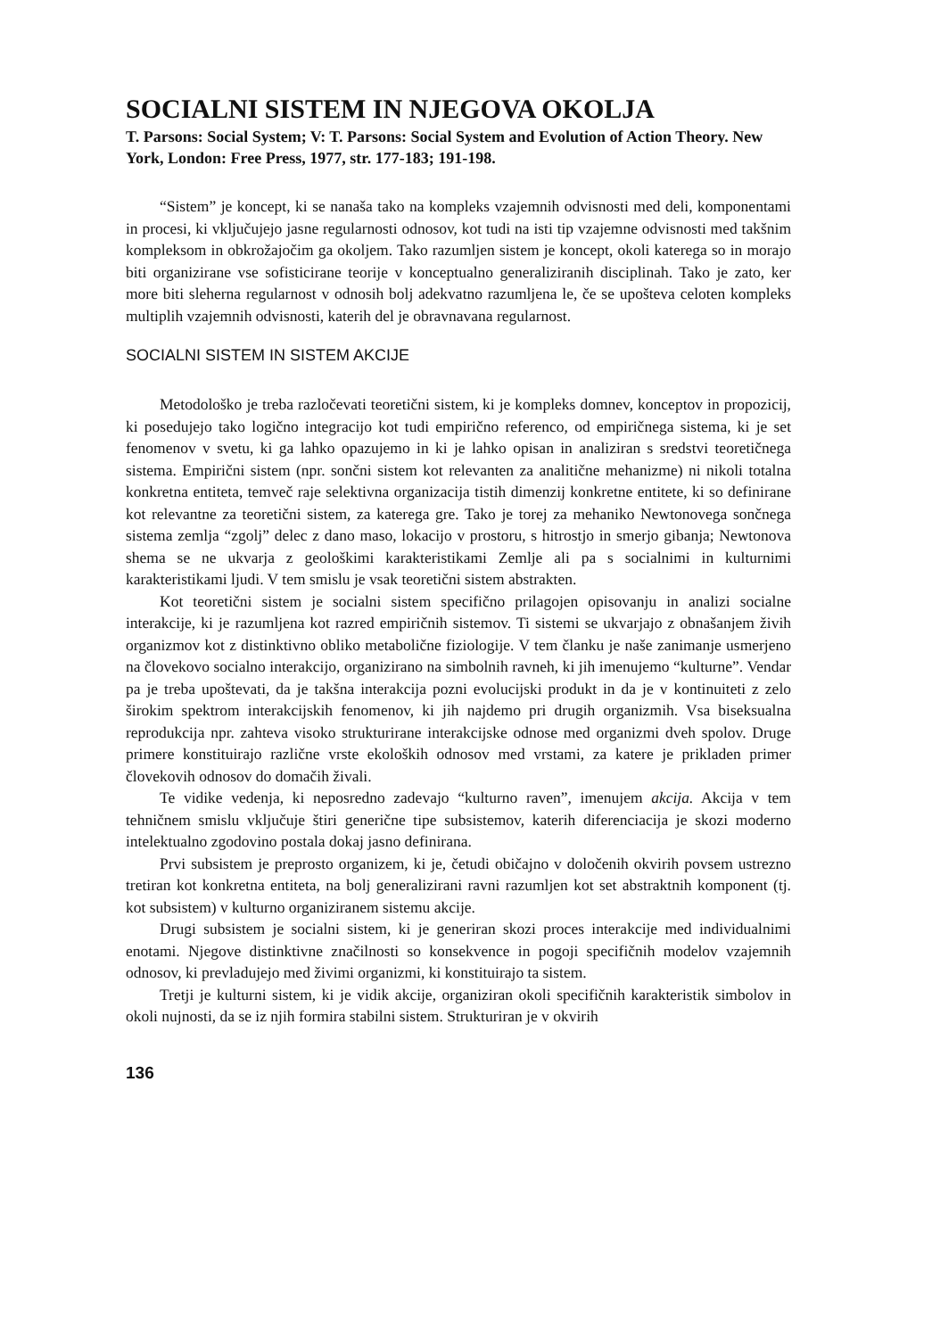SOCIALNI SISTEM IN NJEGOVA OKOLJA
T. Parsons: Social System; V: T. Parsons: Social System and Evolution of Action Theory. New York, London: Free Press, 1977, str. 177-183; 191-198.
“Sistem” je koncept, ki se nanaša tako na kompleks vzajemnih odvisnosti med deli, komponentami in procesi, ki vključujejo jasne regularnosti odnosov, kot tudi na isti tip vzajemne odvisnosti med takšnim kompleksom in obkrožajočim ga okoljem. Tako razumljen sistem je koncept, okoli katerega so in morajo biti organizirane vse sofisticirane teorije v konceptualno generaliziranih disciplinah. Tako je zato, ker more biti sleherna regularnost v odnosih bolj adekvatno razumljena le, če se upošteva celoten kompleks multiplih vzajemnih odvisnosti, katerih del je obravnavana regularnost.
SOCIALNI SISTEM IN SISTEM AKCIJE
Metodološko je treba razločevati teoretični sistem, ki je kompleks domnev, konceptov in propozicij, ki posedujejo tako logično integracijo kot tudi empirično referenco, od empiričnega sistema, ki je set fenomenov v svetu, ki ga lahko opazujemo in ki je lahko opisan in analiziran s sredstvi teoretičnega sistema. Empirični sistem (npr. sončni sistem kot relevanten za analitične mehanizme) ni nikoli totalna konkretna entiteta, temveč raje selektivna organizacija tistih dimenzij konkretne entitete, ki so definirane kot relevantne za teoretični sistem, za katerega gre. Tako je torej za mehaniko Newtonovega sončnega sistema zemlja “zgolj” delec z dano maso, lokacijo v prostoru, s hitrostjo in smerjo gibanja; Newtonova shema se ne ukvarja z geološkimi karakteristikami Zemlje ali pa s socialnimi in kulturnimi karakteristikami ljudi. V tem smislu je vsak teoretični sistem abstrakten.
Kot teoretični sistem je socialni sistem specifično prilagojen opisovanju in analizi socialne interakcije, ki je razumljena kot razred empiričnih sistemov. Ti sistemi se ukvarjajo z obnašanjem živih organizmov kot z distinktivno obliko metabolične fiziologije. V tem članku je naše zanimanje usmerjeno na človekovo socialno interakcijo, organizirano na simbolnih ravneh, ki jih imenujemo “kulturne”. Vendar pa je treba upoštevati, da je takšna interakcija pozni evolucijski produkt in da je v kontinuiteti z zelo širokim spektrom interakcijskih fenomenov, ki jih najdemo pri drugih organizmih. Vsa biseksualna reprodukcija npr. zahteva visoko strukturirane interakcijske odnose med organizmi dveh spolov. Druge primere konstituirajo različne vrste ekoloških odnosov med vrstami, za katere je prikladen primer človekovih odnosov do domačih živali.
Te vidike vedenja, ki neposredno zadevajo “kulturno raven”, imenujem akcija. Akcija v tem tehničnem smislu vključuje štiri generične tipe subsistemov, katerih diferenciacija je skozi moderno intelektualno zgodovino postala dokaj jasno definirana.
Prvi subsistem je preprosto organizem, ki je, četudi običajno v določenih okvirih povsem ustrezno tretiran kot konkretna entiteta, na bolj generalizirani ravni razumljen kot set abstraktnih komponent (tj. kot subsistem) v kulturno organiziranem sistemu akcije.
Drugi subsistem je socialni sistem, ki je generiran skozi proces interakcije med individualnimi enotami. Njegove distinktivne značilnosti so konsekvence in pogoji specifičnih modelov vzajemnih odnosov, ki prevladujejo med živimi organizmi, ki konstituirajo ta sistem.
Tretji je kulturni sistem, ki je vidik akcije, organiziran okoli specifičnih karakteristik simbolov in okoli nujnosti, da se iz njih formira stabilni sistem. Strukturiran je v okvirih
136